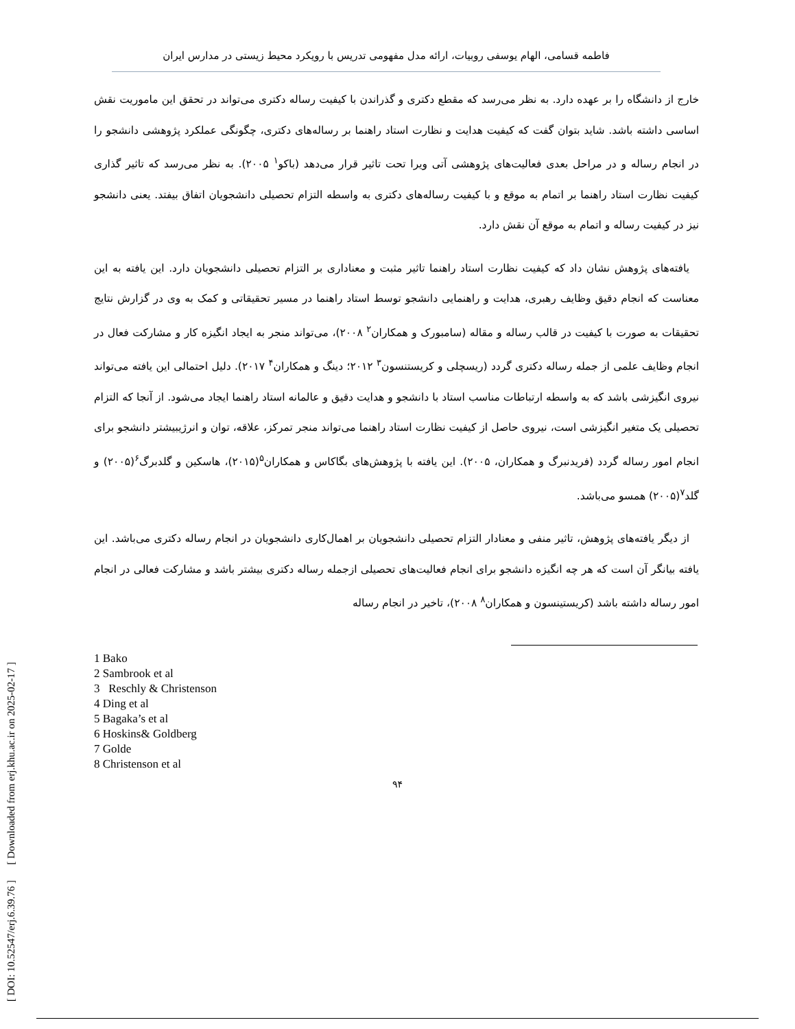فاطمه قسامی، الهام یوسفی روبیات، ارائه مدل مفهومی تدریس با رویکرد محیط زیستی در مدارس ایران
خارج از دانشگاه را بر عهده دارد. به نظر می‌رسد که مقطع دکتری و گذراندن با کیفیت رساله دکتری می‌تواند در تحقق این ماموریت نقش اساسی داشته باشد. شاید بتوان گفت که کیفیت هدایت و نظارت استاد راهنما بر رساله‌های دکتری، چگونگی عملکرد پژوهشی دانشجو را در انجام رساله و در مراحل بعدی فعالیت‌های پژوهشی آتی ویرا تحت تاثیر قرار می‌دهد (باکو<sup>۱</sup> ۲۰۰۵). به نظر می‌رسد که تاثیر گذاری کیفیت نظارت استاد راهنما بر اتمام به موقع و با کیفیت رساله‌های دکتری به واسطه التزام تحصیلی دانشجویان اتفاق بیفتد. یعنی دانشجو نیز در کیفیت رساله و اتمام به موقع آن نقش دارد.
یافته‌های پژوهش نشان داد که کیفیت نظارت استاد راهنما تاثیر مثبت و معناداری بر التزام تحصیلی دانشجویان دارد. این یافته به این معناست که انجام دقیق وظایف رهبری، هدایت و راهنمایی دانشجو توسط استاد راهنما در مسیر تحقیقاتی و کمک به وی در گزارش نتایج تحقیقات به صورت با کیفیت در قالب رساله و مقاله (سامبورک و همکاران<sup>۲</sup> ۲۰۰۸)، می‌تواند منجر به ایجاد انگیزه کار و مشارکت فعال در انجام وظایف علمی از جمله رساله دکتری گردد (ریسچلی و کریستنسون<sup>۳</sup> ۲۰۱۲؛ دینگ و همکاران<sup>۴</sup> ۲۰۱۷). دلیل احتمالی این یافته می‌تواند نیروی انگیزشی باشد که به واسطه ارتباطات مناسب استاد با دانشجو و هدایت دقیق و عالمانه استاد راهنما ایجاد می‌شود. از آنجا که التزام تحصیلی یک متغیر انگیزشی است، نیروی حاصل از کیفیت نظارت استاد راهنما می‌تواند منجر تمرکز، علاقه، توان و انرژیبیشتر دانشجو برای انجام امور رساله گردد (فریدنبرگ و همکاران، ۲۰۰۵). این یافته با پژوهش‌های بگاکاس و همکاران<sup>۵</sup>(۲۰۱۵)، هاسکین و گلدبرگ<sup>۶</sup>(۲۰۰۵) و گلد<sup>۷</sup>(۲۰۰۵) همسو می‌باشد.
از دیگر یافته‌های پژوهش، تاثیر منفی و معنادار التزام تحصیلی دانشجویان بر اهمال‌کاری دانشجویان در انجام رساله دکتری می‌باشد. این یافته بیانگر آن است که هر چه انگیزه دانشجو برای انجام فعالیت‌های تحصیلی ازجمله رساله دکتری بیشتر باشد و مشارکت فعالی در انجام امور رساله داشته باشد (کریستینسون و همکاران<sup>۸</sup> ۲۰۰۸)، تاخیر در انجام رساله
1 Bako
2 Sambrook et al
3 Reschly & Christenson
4 Ding et al
5 Bagaka’s et al
6 Hoskins& Goldberg
7 Golde
8 Christenson et al
۹۴
[ DOI: 10.52547/erj.6.39.76 ] [ Downloaded from erj.khu.ac.ir on 2025-02-17 ]